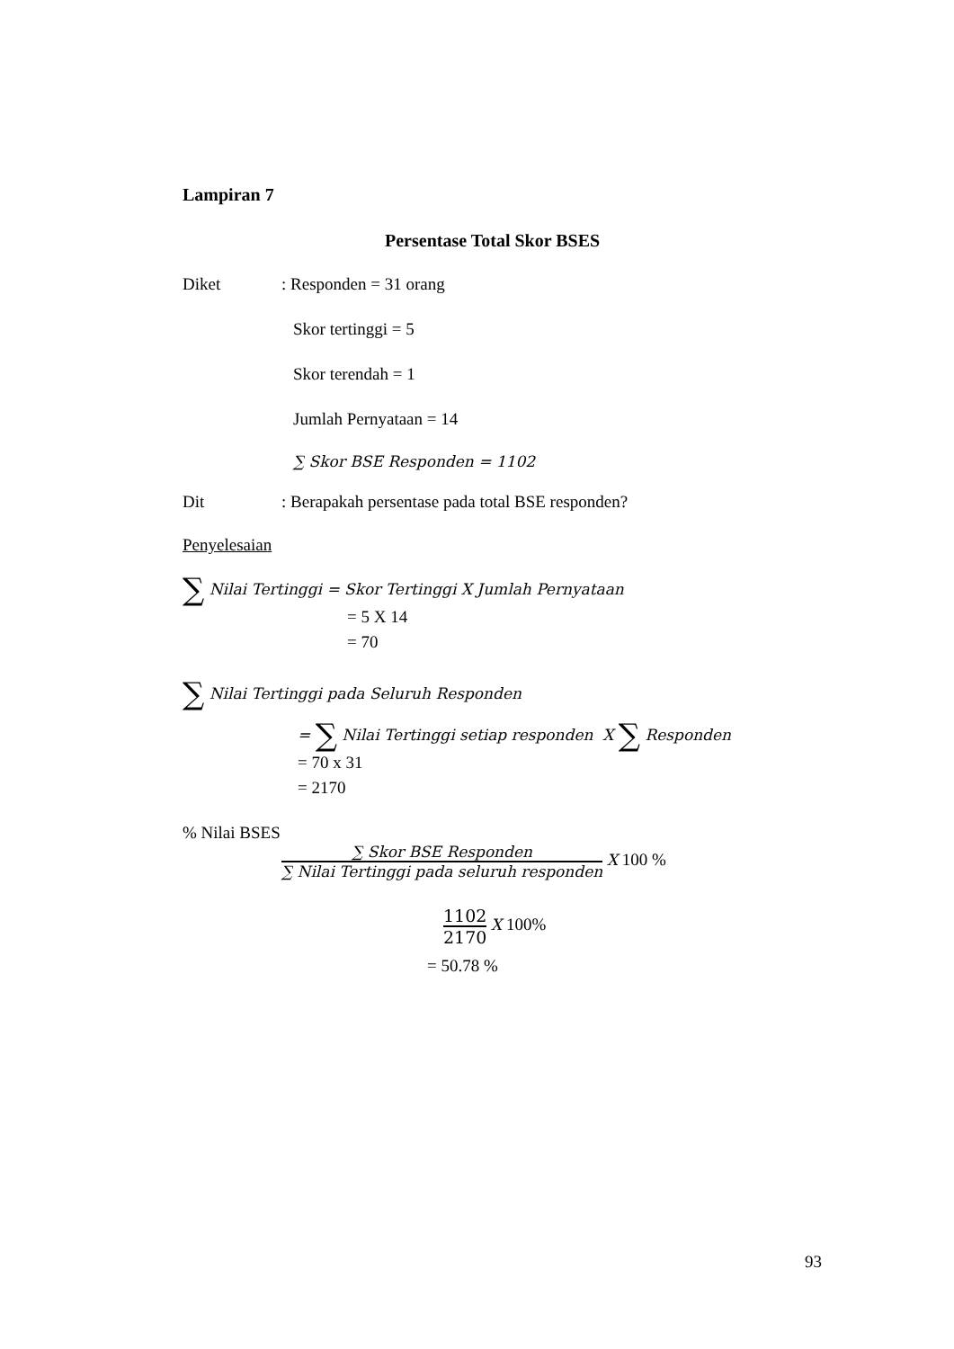Lampiran 7
Persentase Total Skor BSES
Diket: Responden = 31 orang
Skor tertinggi = 5
Skor terendah = 1
Jumlah Pernyataan = 14
∑ Skor BSE Responden = 1102
Dit: Berapakah persentase pada total BSE responden?
Penyelesaian
∑ Nilai Tertinggi = Skor Tertinggi X Jumlah Pernyataan
= 5 X 14
= 70
∑ Nilai Tertinggi pada Seluruh Responden
= ∑ Nilai Tertinggi setiap responden X ∑ Responden
= 70 x 31
= 2170
% Nilai BSES
∑ Skor BSE Responden ∑ Nilai Tertinggi pada seluruh responden X 100 %
1102 2170 X 100%
= 50.78 %
93